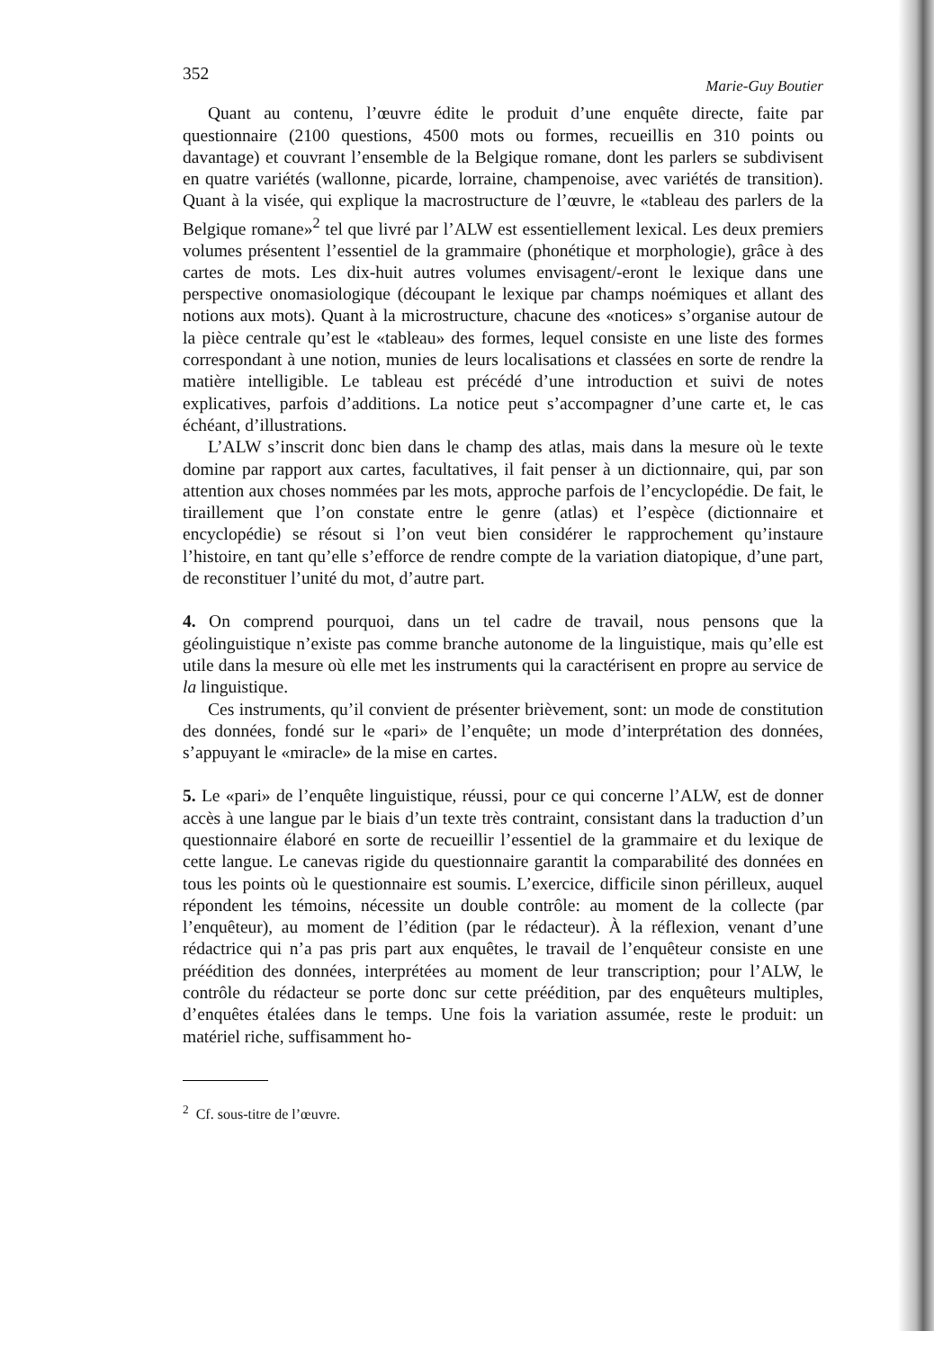352 Marie-Guy Boutier
Quant au contenu, l’œuvre édite le produit d’une enquête directe, faite par questionnaire (2100 questions, 4500 mots ou formes, recueillis en 310 points ou davantage) et couvrant l’ensemble de la Belgique romane, dont les parlers se subdivisent en quatre variétés (wallonne, picarde, lorraine, champenoise, avec variétés de transition). Quant à la visée, qui explique la macrostructure de l’œuvre, le «tableau des parlers de la Belgique romane»<sup>2</sup> tel que livré par l’ALW est essentiellement lexical. Les deux premiers volumes présentent l’essentiel de la grammaire (phonétique et morphologie), grâce à des cartes de mots. Les dix-huit autres volumes envisagent/-eront le lexique dans une perspective onomasiologique (découpant le lexique par champs noémiques et allant des notions aux mots). Quant à la microstructure, chacune des «notices» s’organise autour de la pièce centrale qu’est le «tableau» des formes, lequel consiste en une liste des formes correspondant à une notion, munies de leurs localisations et classées en sorte de rendre la matière intelligible. Le tableau est précédé d’une introduction et suivi de notes explicatives, parfois d’additions. La notice peut s’accompagner d’une carte et, le cas échéant, d’illustrations.
L’ALW s’inscrit donc bien dans le champ des atlas, mais dans la mesure où le texte domine par rapport aux cartes, facultatives, il fait penser à un dictionnaire, qui, par son attention aux choses nommées par les mots, approche parfois de l’encyclopédie. De fait, le tiraillement que l’on constate entre le genre (atlas) et l’espèce (dictionnaire et encyclopédie) se résout si l’on veut bien considérer le rapprochement qu’instaure l’histoire, en tant qu’elle s’efforce de rendre compte de la variation diatopique, d’une part, de reconstituer l’unité du mot, d’autre part.
4. On comprend pourquoi, dans un tel cadre de travail, nous pensons que la géolinguistique n’existe pas comme branche autonome de la linguistique, mais qu’elle est utile dans la mesure où elle met les instruments qui la caractérisent en propre au service de la linguistique.
Ces instruments, qu’il convient de présenter brièvement, sont: un mode de constitution des données, fondé sur le «pari» de l’enquête; un mode d’interprétation des données, s’appuyant le «miracle» de la mise en cartes.
5. Le «pari» de l’enquête linguistique, réussi, pour ce qui concerne l’ALW, est de donner accès à une langue par le biais d’un texte très contraint, consistant dans la traduction d’un questionnaire élaboré en sorte de recueillir l’essentiel de la grammaire et du lexique de cette langue. Le canevas rigide du questionnaire garantit la comparabilité des données en tous les points où le questionnaire est soumis. L’exercice, difficile sinon périlleux, auquel répondent les témoins, nécessite un double contrôle: au moment de la collecte (par l’enquêteur), au moment de l’édition (par le rédacteur). À la réflexion, venant d’une rédactrice qui n’a pas pris part aux enquêtes, le travail de l’enquêteur consiste en une préédition des données, interprétées au moment de leur transcription; pour l’ALW, le contrôle du rédacteur se porte donc sur cette préédition, par des enquêteurs multiples, d’enquêtes étalées dans le temps. Une fois la variation assumée, reste le produit: un matériel riche, suffisamment ho-
<sup>2</sup> Cf. sous-titre de l’œuvre.